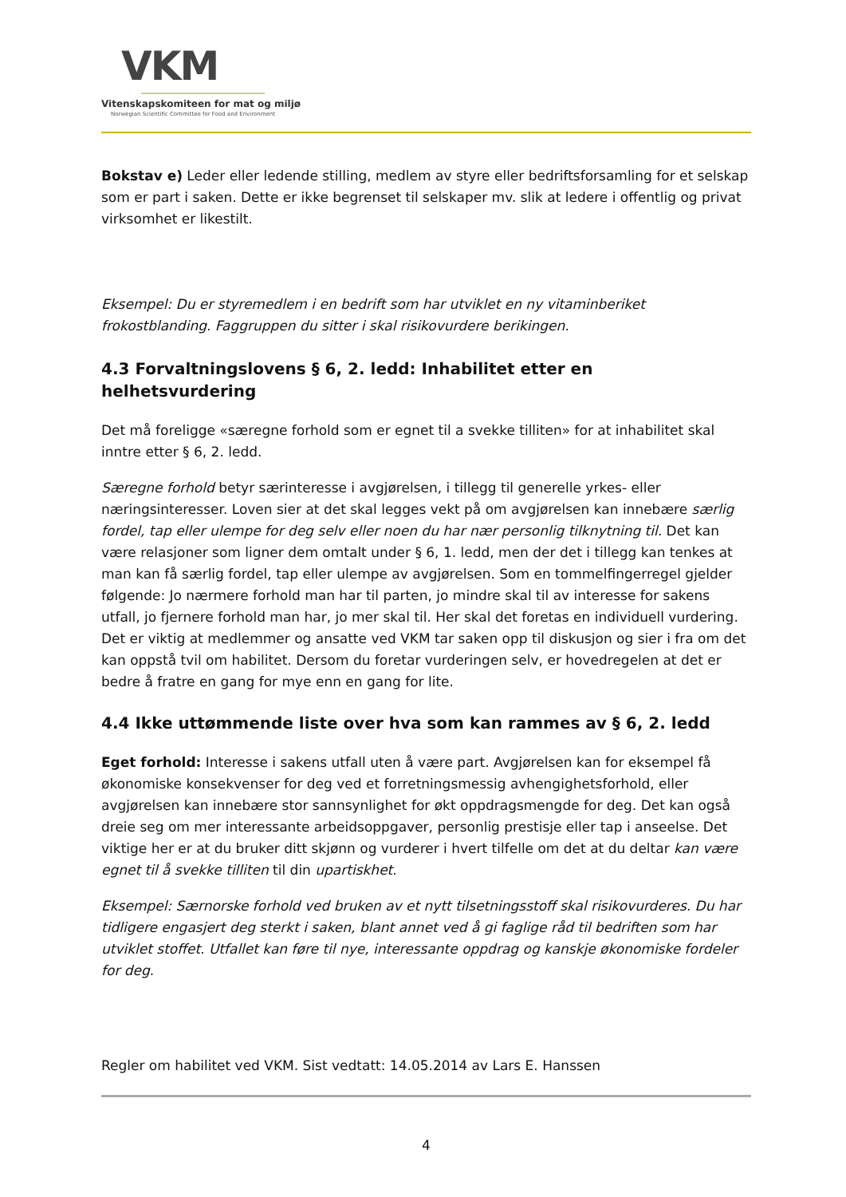VKM
Vitenskapskomiteen for mat og miljø
Norwegian Scientific Committee for Food and Environment
Bokstav e) Leder eller ledende stilling, medlem av styre eller bedriftsforsamling for et selskap som er part i saken. Dette er ikke begrenset til selskaper mv. slik at ledere i offentlig og privat virksomhet er likestilt.
Eksempel: Du er styremedlem i en bedrift som har utviklet en ny vitaminberiket frokostblanding. Faggruppen du sitter i skal risikovurdere berikingen.
4.3 Forvaltningslovens § 6, 2. ledd: Inhabilitet etter en helhetsvurdering
Det må foreligge «særegne forhold som er egnet til a svekke tilliten» for at inhabilitet skal inntre etter § 6, 2. ledd.
Særegne forhold betyr særinteresse i avgjørelsen, i tillegg til generelle yrkes- eller næringsinteresser. Loven sier at det skal legges vekt på om avgjørelsen kan innebære særlig fordel, tap eller ulempe for deg selv eller noen du har nær personlig tilknytning til. Det kan være relasjoner som ligner dem omtalt under § 6, 1. ledd, men der det i tillegg kan tenkes at man kan få særlig fordel, tap eller ulempe av avgjørelsen. Som en tommelfingerregel gjelder følgende: Jo nærmere forhold man har til parten, jo mindre skal til av interesse for sakens utfall, jo fjernere forhold man har, jo mer skal til. Her skal det foretas en individuell vurdering. Det er viktig at medlemmer og ansatte ved VKM tar saken opp til diskusjon og sier i fra om det kan oppstå tvil om habilitet. Dersom du foretar vurderingen selv, er hovedregelen at det er bedre å fratre en gang for mye enn en gang for lite.
4.4 Ikke uttømmende liste over hva som kan rammes av § 6, 2. ledd
Eget forhold: Interesse i sakens utfall uten å være part. Avgjørelsen kan for eksempel få økonomiske konsekvenser for deg ved et forretningsmessig avhengighetsforhold, eller avgjørelsen kan innebære stor sannsynlighet for økt oppdragsmengde for deg. Det kan også dreie seg om mer interessante arbeidsoppgaver, personlig prestisje eller tap i anseelse. Det viktige her er at du bruker ditt skjønn og vurderer i hvert tilfelle om det at du deltar kan være egnet til å svekke tilliten til din upartiskhet.
Eksempel: Særnorske forhold ved bruken av et nytt tilsetningsstoff skal risikovurderes. Du har tidligere engasjert deg sterkt i saken, blant annet ved å gi faglige råd til bedriften som har utviklet stoffet. Utfallet kan føre til nye, interessante oppdrag og kanskje økonomiske fordeler for deg.
Regler om habilitet ved VKM. Sist vedtatt: 14.05.2014 av Lars E. Hanssen
4